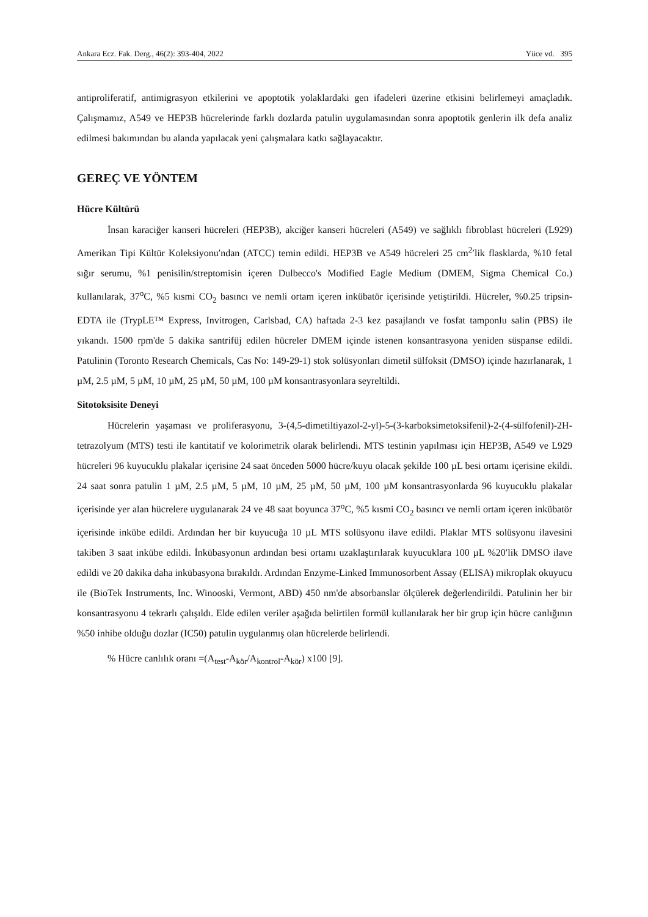Ankara Ecz. Fak. Derg., 46(2): 393-404, 2022 Yüce vd. 395
antiproliferatif, antimigrasyon etkilerini ve apoptotik yolaklardaki gen ifadeleri üzerine etkisini belirlemeyi amaçladık. Çalışmamız, A549 ve HEP3B hücrelerinde farklı dozlarda patulin uygulamasından sonra apoptotik genlerin ilk defa analiz edilmesi bakımından bu alanda yapılacak yeni çalışmalara katkı sağlayacaktır.
GEREÇ VE YÖNTEM
Hücre Kültürü
İnsan karaciğer kanseri hücreleri (HEP3B), akciğer kanseri hücreleri (A549) ve sağlıklı fibroblast hücreleri (L929) Amerikan Tipi Kültür Koleksiyonu′ndan (ATCC) temin edildi. HEP3B ve A549 hücreleri 25 cm<sup>2</sup>′lik flasklarda, %10 fetal sığır serumu, %1 penisilin/streptomisin içeren Dulbecco's Modified Eagle Medium (DMEM, Sigma Chemical Co.) kullanılarak, 37<sup>o</sup>C, %5 kısmi CO<sub>2</sub> basıncı ve nemli ortam içeren inkübatör içerisinde yetiştirildi. Hücreler, %0.25 tripsin-EDTA ile (TrypLE™ Express, Invitrogen, Carlsbad, CA) haftada 2-3 kez pasajlandı ve fosfat tamponlu salin (PBS) ile yıkandı. 1500 rpm'de 5 dakika santrifüj edilen hücreler DMEM içinde istenen konsantrasyona yeniden süspanse edildi. Patulinin (Toronto Research Chemicals, Cas No: 149-29-1) stok solüsyonları dimetil sülfoksit (DMSO) içinde hazırlanarak, 1 µM, 2.5 µM, 5 µM, 10 µM, 25 µM, 50 µM, 100 µM konsantrasyonlara seyreltildi.
Sitotoksisite Deneyi
Hücrelerin yaşaması ve proliferasyonu, 3-(4,5-dimetiltiyazol-2-yl)-5-(3-karboksimetoksifenil)-2-(4-sülfofenil)-2H-tetrazolyum (MTS) testi ile kantitatif ve kolorimetrik olarak belirlendi. MTS testinin yapılması için HEP3B, A549 ve L929 hücreleri 96 kuyucuklu plakalar içerisine 24 saat önceden 5000 hücre/kuyu olacak şekilde 100 µL besi ortamı içerisine ekildi. 24 saat sonra patulin 1 µM, 2.5 µM, 5 µM, 10 µM, 25 µM, 50 µM, 100 µM konsantrasyonlarda 96 kuyucuklu plakalar içerisinde yer alan hücrelere uygulanarak 24 ve 48 saat boyunca 37<sup>o</sup>C, %5 kısmi CO<sub>2</sub> basıncı ve nemli ortam içeren inkübatör içerisinde inkübe edildi. Ardından her bir kuyucuğa 10 µL MTS solüsyonu ilave edildi. Plaklar MTS solüsyonu ilavesini takiben 3 saat inkübe edildi. İnkübasyonun ardından besi ortamı uzaklaştırılarak kuyucuklara 100 µL %20′lik DMSO ilave edildi ve 20 dakika daha inkübasyona bırakıldı. Ardından Enzyme-Linked Immunosorbent Assay (ELISA) mikroplak okuyucu ile (BioTek Instruments, Inc. Winooski, Vermont, ABD) 450 nm'de absorbanslar ölçülerek değerlendirildi. Patulinin her bir konsantrasyonu 4 tekrarlı çalışıldı. Elde edilen veriler aşağıda belirtilen formül kullanılarak her bir grup için hücre canlığının %50 inhibe olduğu dozlar (IC50) patulin uygulanmış olan hücrelerde belirlendi.
% Hücre canlılık oranı =(A<sub>test</sub>-A<sub>kör</sub>/A<sub>kontrol</sub>-A<sub>kör</sub>) x100 [9].